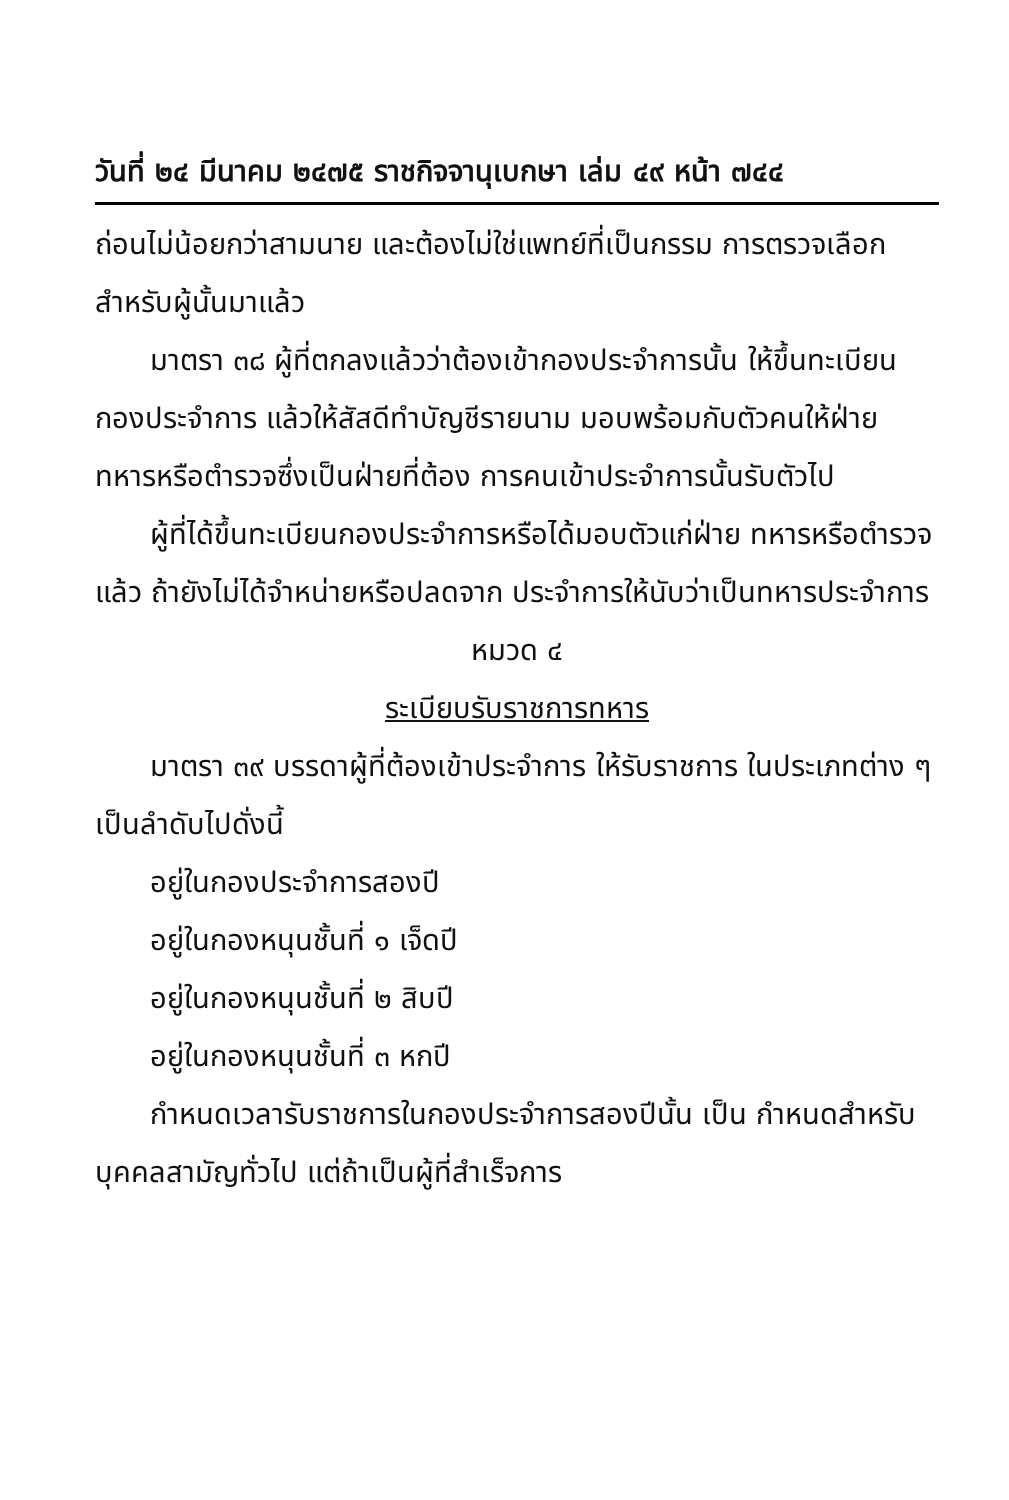วันที่ ๒๔ มีนาคม ๒๔๗๕ ราชกิจจานุเบกษา เล่ม ๔๙ หน้า ๗๔๔
ถ่อนไม่น้อยกว่าสามนาย และต้องไม่ใช่แพทย์ที่เป็นกรรม การตรวจเลือกสำหรับผู้นั้นมาแล้ว
มาตรา ๓๘ ผู้ที่ตกลงแล้วว่าต้องเข้ากองประจำการนั้น ให้ขึ้นทะเบียนกองประจำการ แล้วให้สัสดีทำบัญชีรายนาม มอบพร้อมกับตัวคนให้ฝ่ายทหารหรือตำรวจซึ่งเป็นฝ่ายที่ต้อง การคนเข้าประจำการนั้นรับตัวไป
ผู้ที่ได้ขึ้นทะเบียนกองประจำการหรือได้มอบตัวแก่ฝ่าย ทหารหรือตำรวจแล้ว ถ้ายังไม่ได้จำหน่ายหรือปลดจาก ประจำการให้นับว่าเป็นทหารประจำการ
หมวด ๔
ระเบียบรับราชการทหาร
มาตรา ๓๙ บรรดาผู้ที่ต้องเข้าประจำการ ให้รับราชการ ในประเภทต่าง ๆ เป็นลำดับไปดั่งนี้
อยู่ในกองประจำการสองปี
อยู่ในกองหนุนชั้นที่ ๑ เจ็ดปี
อยู่ในกองหนุนชั้นที่ ๒ สิบปี
อยู่ในกองหนุนชั้นที่ ๓ หกปี
กำหนดเวลารับราชการในกองประจำการสองปีนั้น เป็น กำหนดสำหรับบุคคลสามัญทั่วไป แต่ถ้าเป็นผู้ที่สำเร็จการ